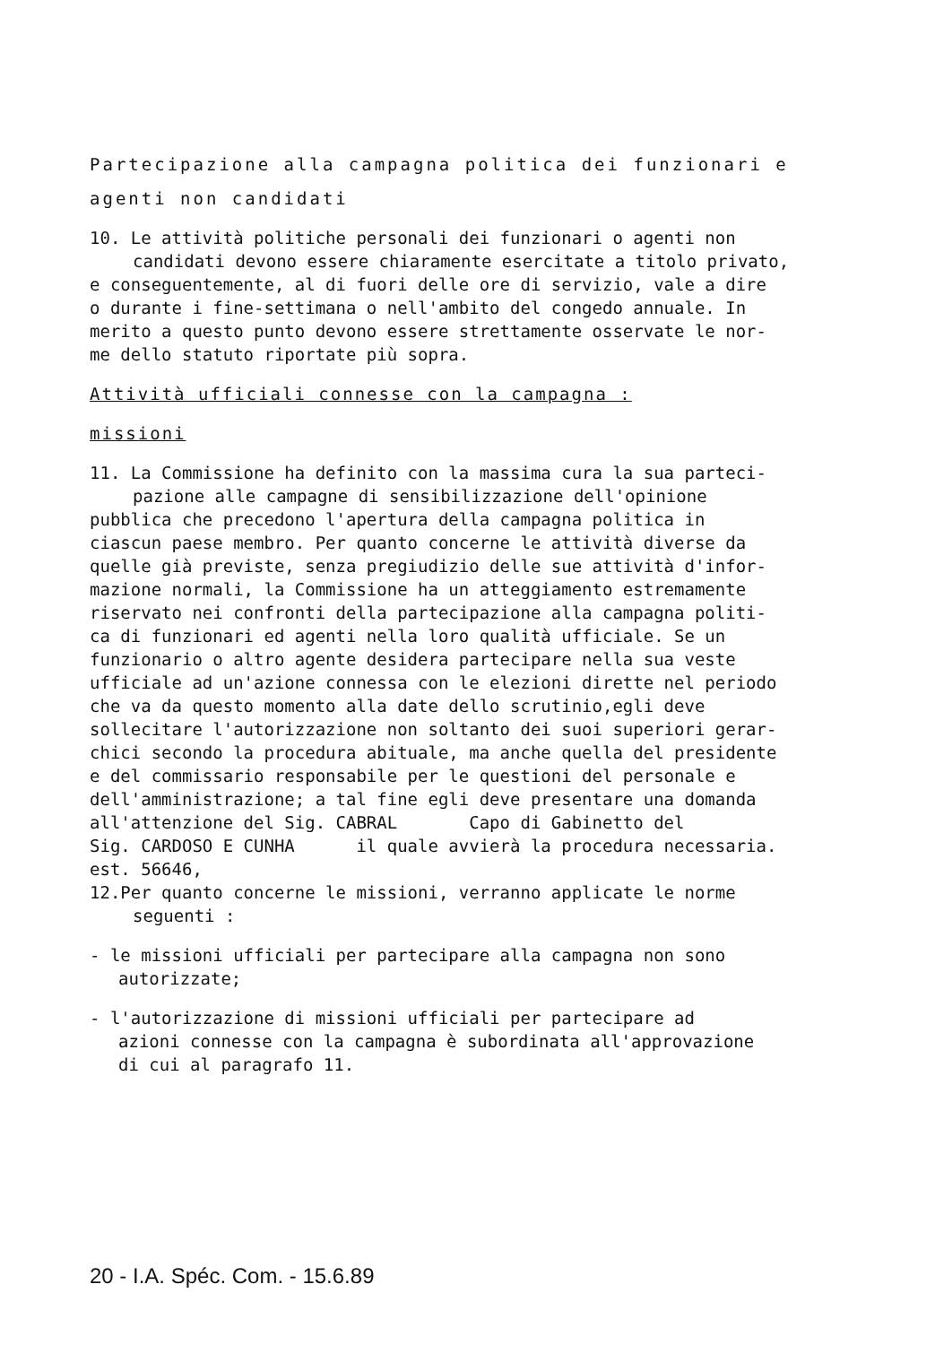Partecipazione alla campagna politica dei funzionari e
agenti non candidati
10. Le attività politiche personali dei funzionari o agenti non
candidati devono essere chiaramente esercitate a titolo privato,
e conseguentemente, al di fuori delle ore di servizio, vale a dire
o durante i fine-settimana o nell'ambito del congedo annuale. In
merito a questo punto devono essere strettamente osservate le nor-
me dello statuto riportate più sopra.
Attività ufficiali connesse con la campagna :
missioni
11. La Commissione ha definito con la massima cura la sua parteci-
pazione alle campagne di sensibilizzazione dell'opinione
pubblica che precedono l'apertura della campagna politica in
ciascun paese membro. Per quanto concerne le attività diverse da
quelle già previste, senza pregiudizio delle sue attività d'infor-
mazione normali, la Commissione ha un atteggiamento estremamente
riservato nei confronti della partecipazione alla campagna politi-
ca di funzionari ed agenti nella loro qualità ufficiale. Se un
funzionario o altro agente desidera partecipare nella sua veste
ufficiale ad un'azione connessa con le elezioni dirette nel periodo
che va da questo momento alla date dello scrutinio,egli deve
sollecitare l'autorizzazione non soltanto dei suoi superiori gerar-
chici secondo la procedura abituale, ma anche quella del presidente
e del commissario responsabile per le questioni del personale e
dell'amministrazione; a tal fine egli deve presentare una domanda
all'attenzione del Sig. CABRAL Capo di Gabinetto del
Sig. CARDOSO E CUNHA il quale avvierà la procedura necessaria.
est. 56646,
12.Per quanto concerne le missioni, verranno applicate le norme
seguenti :
- le missioni ufficiali per partecipare alla campagna non sono
autorizzate;
- l'autorizzazione di missioni ufficiali per partecipare ad
azioni connesse con la campagna è subordinata all'approvazione
di cui al paragrafo 11.
20 - I.A. Spéc. Com. - 15.6.89